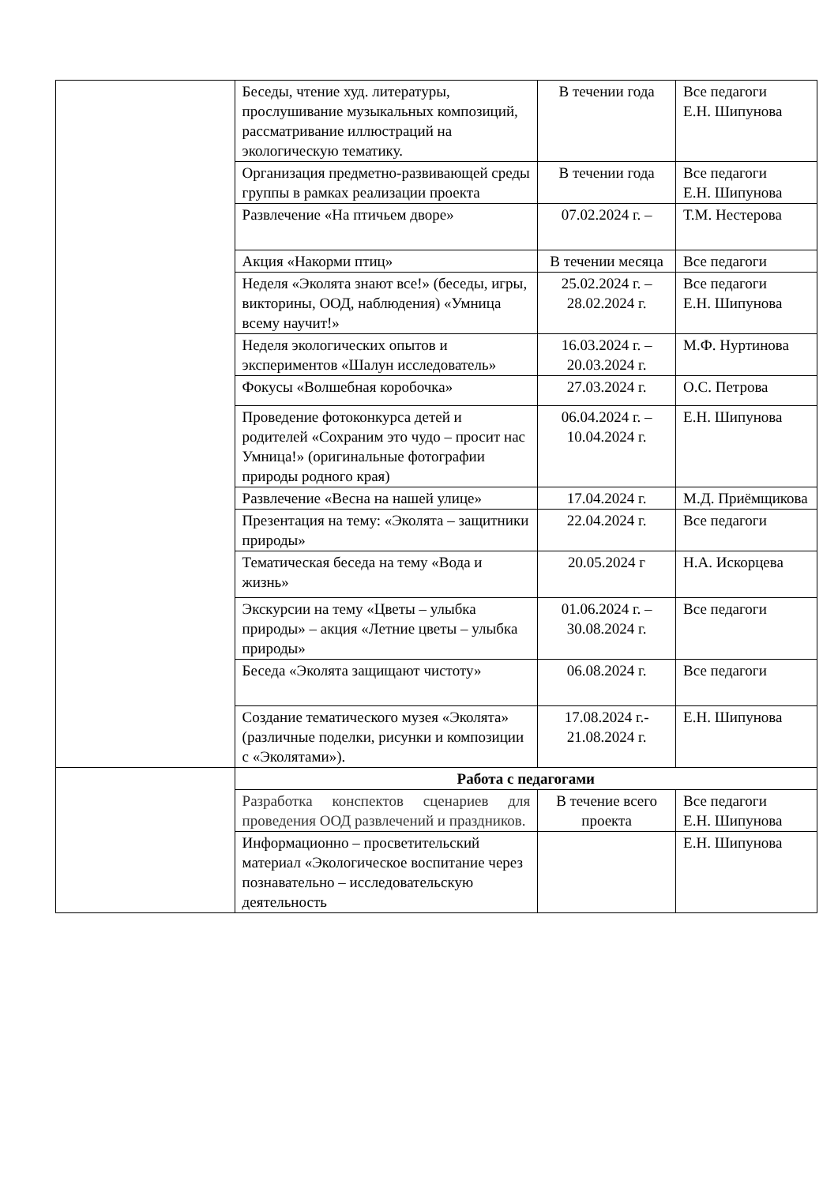| | Беседы, чтение худ. литературы, прослушивание музыкальных композиций, рассматривание иллюстраций на экологическую тематику. | В течении года | Все педагоги Е.Н. Шипунова |
| | Организация предметно-развивающей среды группы в рамках реализации проекта | В течении года | Все педагоги Е.Н. Шипунова |
| | Развлечение «На птичьем дворе» | 07.02.2024 г. – | Т.М. Нестерова |
| | Акция «Накорми птиц» | В течении месяца | Все педагоги |
| | Неделя «Эколята знают все!» (беседы, игры, викторины, ООД, наблюдения) «Умница всему научит!» | 25.02.2024 г. – 28.02.2024 г. | Все педагоги Е.Н. Шипунова |
| | Неделя экологических опытов и экспериментов «Шалун исследователь» | 16.03.2024 г. – 20.03.2024 г. | М.Ф. Нуртинова |
| | Фокусы «Волшебная коробочка» | 27.03.2024 г. | О.С. Петрова |
| | Проведение фотоконкурса детей и родителей «Сохраним это чудо – просит нас Умница!» (оригинальные фотографии природы родного края) | 06.04.2024 г. – 10.04.2024 г. | Е.Н. Шипунова |
| | Развлечение «Весна на нашей улице» | 17.04.2024 г. | М.Д. Приёмщикова |
| | Презентация на тему: «Эколята – защитники природы» | 22.04.2024 г. | Все педагоги |
| | Тематическая беседа на тему «Вода и жизнь» | 20.05.2024 г | Н.А. Искорцева |
| | Экскурсии на тему «Цветы – улыбка природы» – акция «Летние цветы – улыбка природы» | 01.06.2024 г. – 30.08.2024 г. | Все педагоги |
| | Беседа «Эколята защищают чистоту» | 06.08.2024 г. | Все педагоги |
| | Создание тематического музея «Эколята» (различные поделки, рисунки и композиции с «Эколятами»). | 17.08.2024 г.- 21.08.2024 г. | Е.Н. Шипунова |
| | Работа с педагогами | | |
| | Разработка конспектов сценариев для проведения ООД развлечений и праздников. | В течение всего проекта | Все педагоги Е.Н. Шипунова |
| | Информационно – просветительский материал «Экологическое воспитание через познавательно – исследовательскую деятельность | | Е.Н. Шипунова |